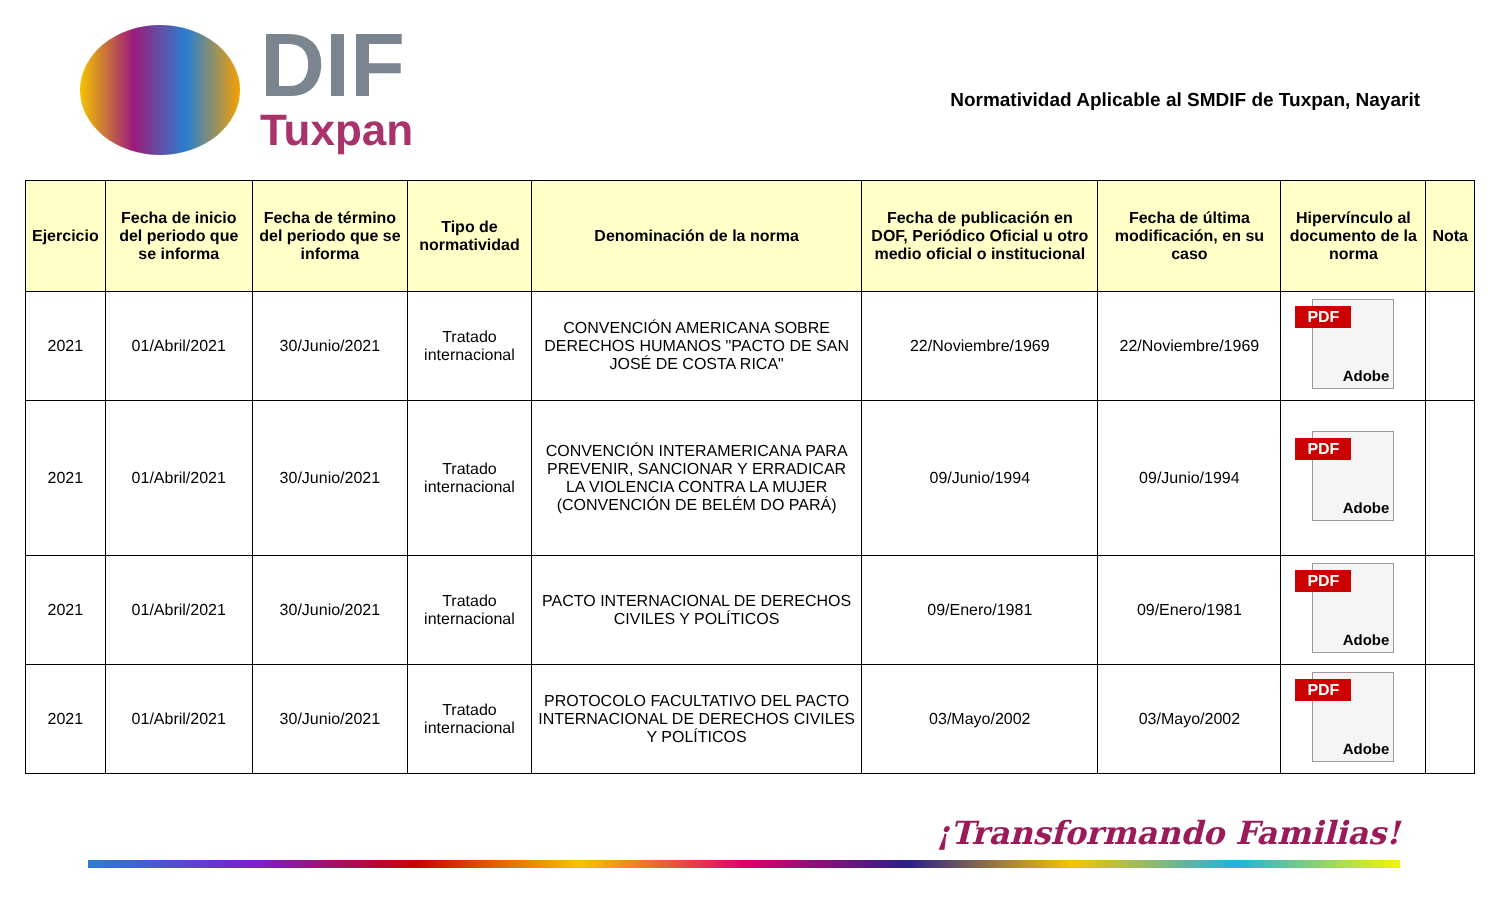DIF
Tuxpan
Normatividad Aplicable al SMDIF de Tuxpan, Nayarit
| Ejercicio | Fecha de inicio del periodo que se informa | Fecha de término del periodo que se informa | Tipo de normatividad | Denominación de la norma | Fecha de publicación en DOF, Periódico Oficial u otro medio oficial o institucional | Fecha de última modificación, en su caso | Hipervínculo al documento de la norma | Nota |
| --- | --- | --- | --- | --- | --- | --- | --- | --- |
| 2021 | 01/Abril/2021 | 30/Junio/2021 | Tratado internacional | CONVENCIÓN AMERICANA SOBRE DERECHOS HUMANOS "PACTO DE SAN JOSÉ DE COSTA RICA" | 22/Noviembre/1969 | 22/Noviembre/1969 | PDF Adobe | |
| 2021 | 01/Abril/2021 | 30/Junio/2021 | Tratado internacional | CONVENCIÓN INTERAMERICANA PARA PREVENIR, SANCIONAR Y ERRADICAR LA VIOLENCIA CONTRA LA MUJER (CONVENCIÓN DE BELÉM DO PARÁ) | 09/Junio/1994 | 09/Junio/1994 | PDF Adobe | |
| 2021 | 01/Abril/2021 | 30/Junio/2021 | Tratado internacional | PACTO INTERNACIONAL DE DERECHOS CIVILES Y POLÍTICOS | 09/Enero/1981 | 09/Enero/1981 | PDF Adobe | |
| 2021 | 01/Abril/2021 | 30/Junio/2021 | Tratado internacional | PROTOCOLO FACULTATIVO DEL PACTO INTERNACIONAL DE DERECHOS CIVILES Y POLÍTICOS | 03/Mayo/2002 | 03/Mayo/2002 | PDF Adobe | |
¡Transformando Familias!